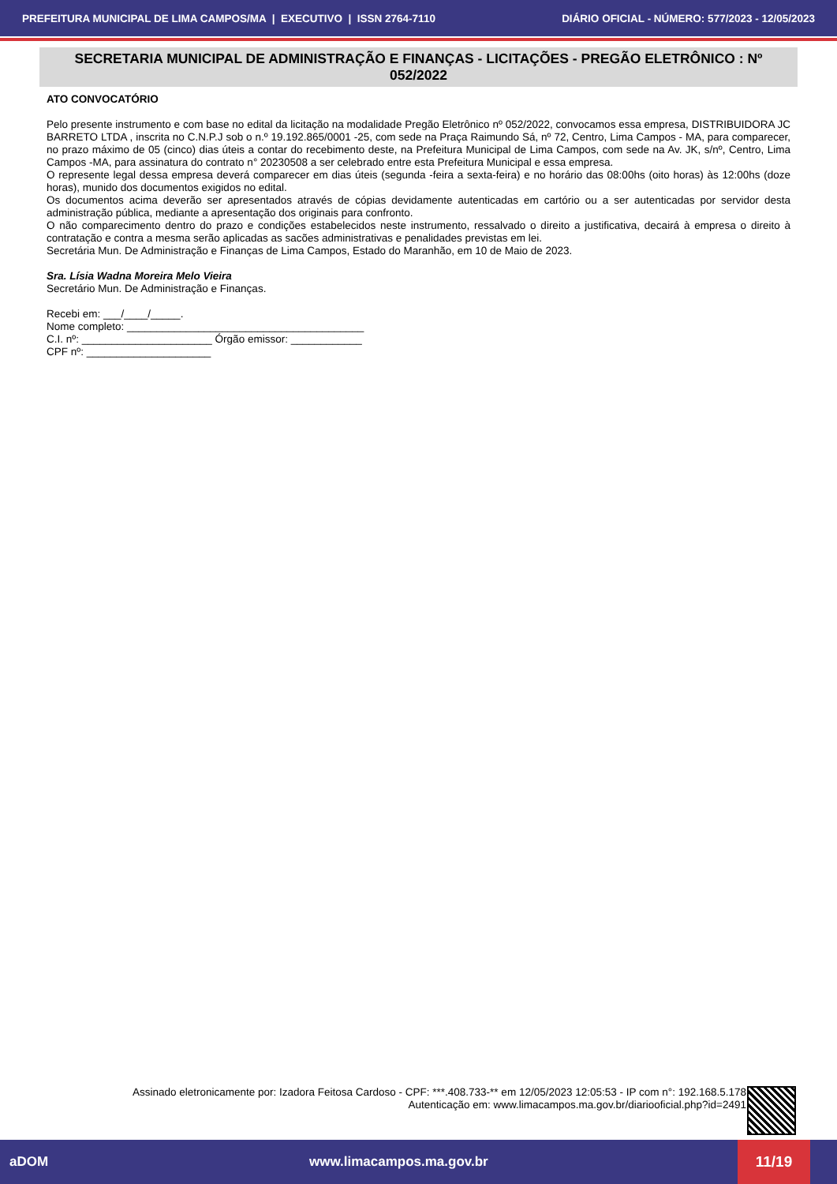PREFEITURA MUNICIPAL DE LIMA CAMPOS/MA | EXECUTIVO | ISSN 2764-7110 DIÁRIO OFICIAL - NÚMERO: 577/2023 - 12/05/2023
SECRETARIA MUNICIPAL DE ADMINISTRAÇÃO E FINANÇAS - LICITAÇÕES - PREGÃO ELETRÔNICO : Nº 052/2022
ATO CONVOCATÓRIO
Pelo presente instrumento e com base no edital da licitação na modalidade Pregão Eletrônico nº 052/2022, convocamos essa empresa, DISTRIBUIDORA JC BARRETO LTDA , inscrita no C.N.P.J sob o n.º 19.192.865/0001 -25, com sede na Praça Raimundo Sá, nº 72, Centro, Lima Campos - MA, para comparecer, no prazo máximo de 05 (cinco) dias úteis a contar do recebimento deste, na Prefeitura Municipal de Lima Campos, com sede na Av. JK, s/nº, Centro, Lima Campos -MA, para assinatura do contrato n° 20230508 a ser celebrado entre esta Prefeitura Municipal e essa empresa.
O represente legal dessa empresa deverá comparecer em dias úteis (segunda -feira a sexta-feira) e no horário das 08:00hs (oito horas) às 12:00hs (doze horas), munido dos documentos exigidos no edital.
Os documentos acima deverão ser apresentados através de cópias devidamente autenticadas em cartório ou a ser autenticadas por servidor desta administração pública, mediante a apresentação dos originais para confronto.
O não comparecimento dentro do prazo e condições estabelecidos neste instrumento, ressalvado o direito a justificativa, decairá à empresa o direito à contratação e contra a mesma serão aplicadas as sacões administrativas e penalidades previstas em lei.
Secretária Mun. De Administração e Finanças de Lima Campos, Estado do Maranhão, em 10 de Maio de 2023.
Sra. Lísia Wadna Moreira Melo Vieira
Secretário Mun. De Administração e Finanças.
Recebi em: ___/____/_____.
Nome completo: ________________________________________
C.I. nº: ______________________ Órgão emissor: ____________
CPF nº: _____________________
Assinado eletronicamente por: Izadora Feitosa Cardoso - CPF: ***.408.733-** em 12/05/2023 12:05:53 - IP com n°: 192.168.5.178
Autenticação em: www.limacampos.ma.gov.br/diariooficial.php?id=2491
aDOM www.limacampos.ma.gov.br 11/19